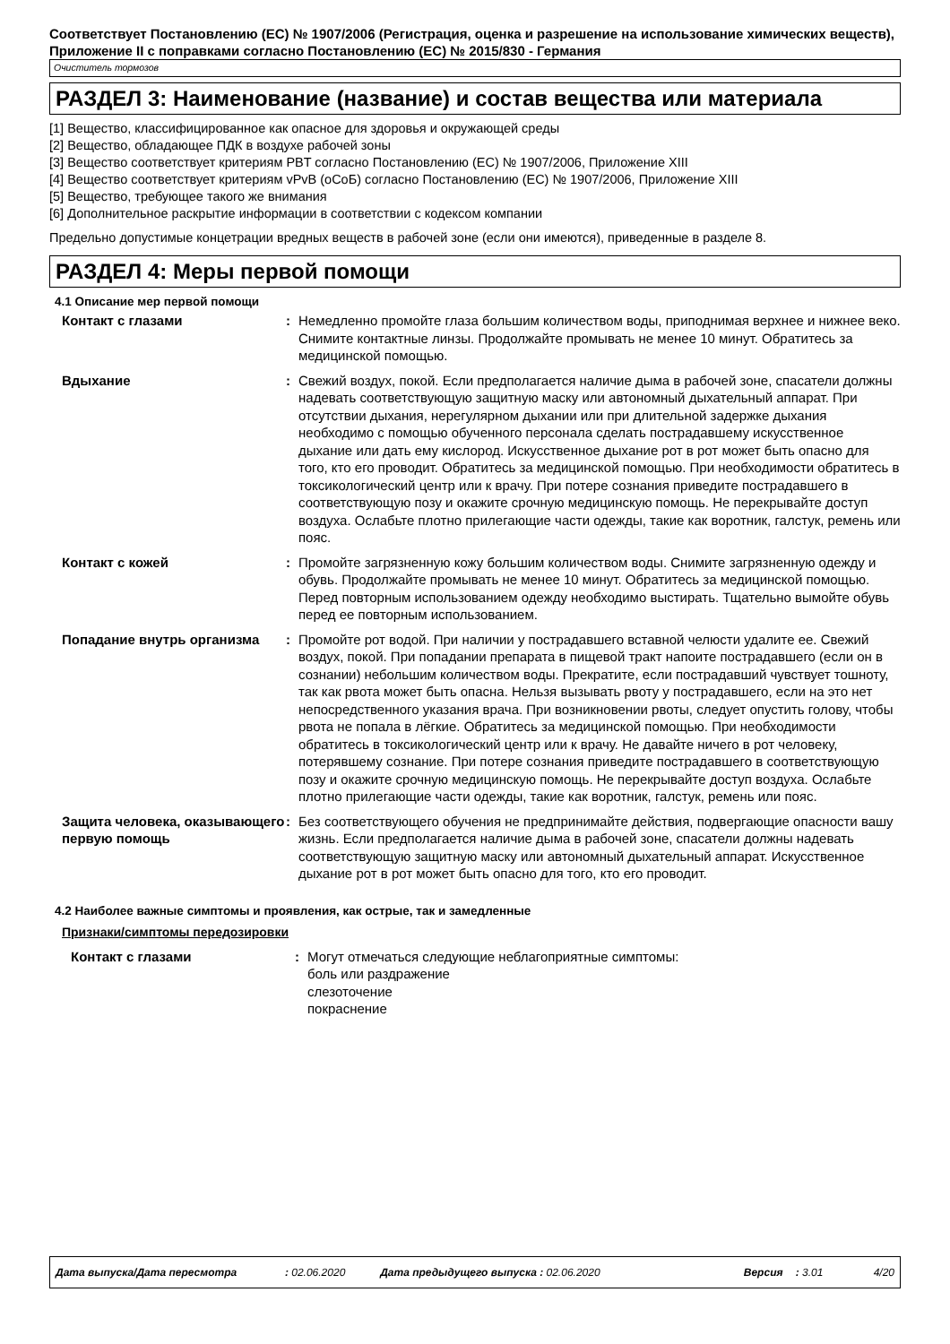Соответствует Постановлению (ЕС) № 1907/2006 (Регистрация, оценка и разрешение на использование химических веществ), Приложение II с поправками согласно Постановлению (ЕС) № 2015/830 - Германия
Очиститель тормозов
РАЗДЕЛ 3: Наименование (название) и состав вещества или материала
[1] Вещество, классифицированное как опасное для здоровья и окружающей среды
[2] Вещество, обладающее ПДК в воздухе рабочей зоны
[3] Вещество соответствует критериям PBT согласно Постановлению (ЕС) № 1907/2006, Приложение XIII
[4] Вещество соответствует критериям vPvB (оСоБ) согласно Постановлению (ЕС) № 1907/2006, Приложение XIII
[5] Вещество, требующее такого же внимания
[6] Дополнительное раскрытие информации в соответствии с кодексом компании
Предельно допустимые концетрации вредных веществ в рабочей зоне (если они имеются), приведенные в разделе 8.
РАЗДЕЛ 4: Меры первой помощи
4.1 Описание мер первой помощи
Контакт с глазами : Немедленно промойте глаза большим количеством воды, приподнимая верхнее и нижнее веко. Снимите контактные линзы. Продолжайте промывать не менее 10 минут. Обратитесь за медицинской помощью.
Вдыхание : Свежий воздух, покой. Если предполагается наличие дыма в рабочей зоне, спасатели должны надевать соответствующую защитную маску или автономный дыхательный аппарат. При отсутствии дыхания, нерегулярном дыхании или при длительной задержке дыхания необходимо с помощью обученного персонала сделать пострадавшему искусственное дыхание или дать ему кислород. Искусственное дыхание рот в рот может быть опасно для того, кто его проводит. Обратитесь за медицинской помощью. При необходимости обратитесь в токсикологический центр или к врачу. При потере сознания приведите пострадавшего в соответствующую позу и окажите срочную медицинскую помощь. Не перекрывайте доступ воздуха. Ослабьте плотно прилегающие части одежды, такие как воротник, галстук, ремень или пояс.
Контакт с кожей : Промойте загрязненную кожу большим количеством воды. Снимите загрязненную одежду и обувь. Продолжайте промывать не менее 10 минут. Обратитесь за медицинской помощью. Перед повторным использованием одежду необходимо выстирать. Тщательно вымойте обувь перед ее повторным использованием.
Попадание внутрь организма : Промойте рот водой. При наличии у пострадавшего вставной челюсти удалите ее. Свежий воздух, покой. При попадании препарата в пищевой тракт напоите пострадавшего (если он в сознании) небольшим количеством воды. Прекратите, если пострадавший чувствует тошноту, так как рвота может быть опасна. Нельзя вызывать рвоту у пострадавшего, если на это нет непосредственного указания врача. При возникновении рвоты, следует опустить голову, чтобы рвота не попала в лёгкие. Обратитесь за медицинской помощью. При необходимости обратитесь в токсикологический центр или к врачу. Не давайте ничего в рот человеку, потерявшему сознание. При потере сознания приведите пострадавшего в соответствующую позу и окажите срочную медицинскую помощь. Не перекрывайте доступ воздуха. Ослабьте плотно прилегающие части одежды, такие как воротник, галстук, ремень или пояс.
Защита человека, оказывающего первую помощь
: Без соответствующего обучения не предпринимайте действия, подвергающие опасности вашу жизнь. Если предполагается наличие дыма в рабочей зоне, спасатели должны надевать соответствующую защитную маску или автономный дыхательный аппарат. Искусственное дыхание рот в рот может быть опасно для того, кто его проводит.
4.2 Наиболее важные симптомы и проявления, как острые, так и замедленные
Признаки/симптомы передозировки
Контакт с глазами : Могут отмечаться следующие неблагоприятные симптомы:
боль или раздражение
слезоточение
покраснение
Дата выпуска/Дата пересмотра: 02.06.2020 Дата предыдущего выпуска : 02.06.2020 Версия: 3.01 4/20